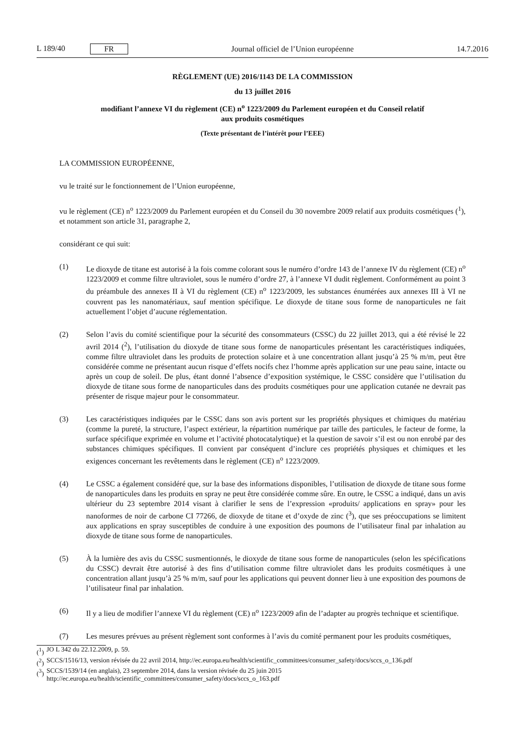L 189/40 FR
Journal officiel de l’Union européenne
14.7.2016
RÈGLEMENT (UE) 2016/1143 DE LA COMMISSION
du 13 juillet 2016
modifiant l’annexe VI du règlement (CE) n<sup>o</sup> 1223/2009 du Parlement européen et du Conseil relatif
aux produits cosmétiques
(Texte présentant de l’intérêt pour l’EEE)
LA COMMISSION EUROPÉENNE,
vu le traité sur le fonctionnement de l’Union européenne,
vu le règlement (CE) n<sup>o</sup> 1223/2009 du Parlement européen et du Conseil du 30 novembre 2009 relatif aux produits cosmétiques (<sup>1</sup>), et notamment son article 31, paragraphe 2,
considérant ce qui suit:
(1) Le dioxyde de titane est autorisé à la fois comme colorant sous le numéro d’ordre 143 de l’annexe IV du règlement (CE) n<sup>o</sup> 1223/2009 et comme filtre ultraviolet, sous le numéro d’ordre 27, à l’annexe VI dudit règlement. Conformément au point 3 du préambule des annexes II à VI du règlement (CE) n<sup>o</sup> 1223/2009, les substances énumérées aux annexes III à VI ne couvrent pas les nanomatériaux, sauf mention spécifique. Le dioxyde de titane sous forme de nanoparticules ne fait actuellement l’objet d’aucune réglementation.
(2) Selon l’avis du comité scientifique pour la sécurité des consommateurs (CSSC) du 22 juillet 2013, qui a été révisé le 22 avril 2014 (<sup>2</sup>), l’utilisation du dioxyde de titane sous forme de nanoparticules présentant les caractéristiques indiquées, comme filtre ultraviolet dans les produits de protection solaire et à une concentration allant jusqu’à 25 % m/m, peut être considérée comme ne présentant aucun risque d’effets nocifs chez l’homme après application sur une peau saine, intacte ou après un coup de soleil. De plus, étant donné l’absence d’exposition systémique, le CSSC considère que l’utilisation du dioxyde de titane sous forme de nanoparticules dans des produits cosmétiques pour une application cutanée ne devrait pas présenter de risque majeur pour le consommateur.
(3) Les caractéristiques indiquées par le CSSC dans son avis portent sur les propriétés physiques et chimiques du matériau (comme la pureté, la structure, l’aspect extérieur, la répartition numérique par taille des particules, le facteur de forme, la surface spécifique exprimée en volume et l’activité photocatalytique) et la question de savoir s’il est ou non enrobé par des substances chimiques spécifiques. Il convient par conséquent d’inclure ces propriétés physiques et chimiques et les exigences concernant les revêtements dans le règlement (CE) n<sup>o</sup> 1223/2009.
(4) Le CSSC a également considéré que, sur la base des informations disponibles, l’utilisation de dioxyde de titane sous forme de nanoparticules dans les produits en spray ne peut être considérée comme sûre. En outre, le CSSC a indiqué, dans un avis ultérieur du 23 septembre 2014 visant à clarifier le sens de l’expression «produits/ applications en spray» pour les nanoformes de noir de carbone CI 77266, de dioxyde de titane et d’oxyde de zinc (<sup>3</sup>), que ses préoccupations se limitent aux applications en spray susceptibles de conduire à une exposition des poumons de l’utilisateur final par inhalation au dioxyde de titane sous forme de nanoparticules.
(5) À la lumière des avis du CSSC susmentionnés, le dioxyde de titane sous forme de nanoparticules (selon les spécifications du CSSC) devrait être autorisé à des fins d’utilisation comme filtre ultraviolet dans les produits cosmétiques à une concentration allant jusqu’à 25 % m/m, sauf pour les applications qui peuvent donner lieu à une exposition des poumons de l’utilisateur final par inhalation.
(6) Il y a lieu de modifier l’annexe VI du règlement (CE) n<sup>o</sup> 1223/2009 afin de l’adapter au progrès technique et scientifique.
(7) Les mesures prévues au présent règlement sont conformes à l’avis du comité permanent pour les produits cosmétiques,
(<sup>1</sup>)
JO L 342 du 22.12.2009, p. 59.
(<sup>2</sup>)
SCCS/1516/13, version révisée du 22 avril 2014, http://ec.europa.eu/health/scientific_committees/consumer_safety/docs/sccs_o_136.pdf
(<sup>3</sup>)
SCCS/1539/14 (en anglais), 23 septembre 2014, dans la version révisée du 25 juin 2015 http://ec.europa.eu/health/scientific_committees/consumer_safety/docs/sccs_o_163.pdf